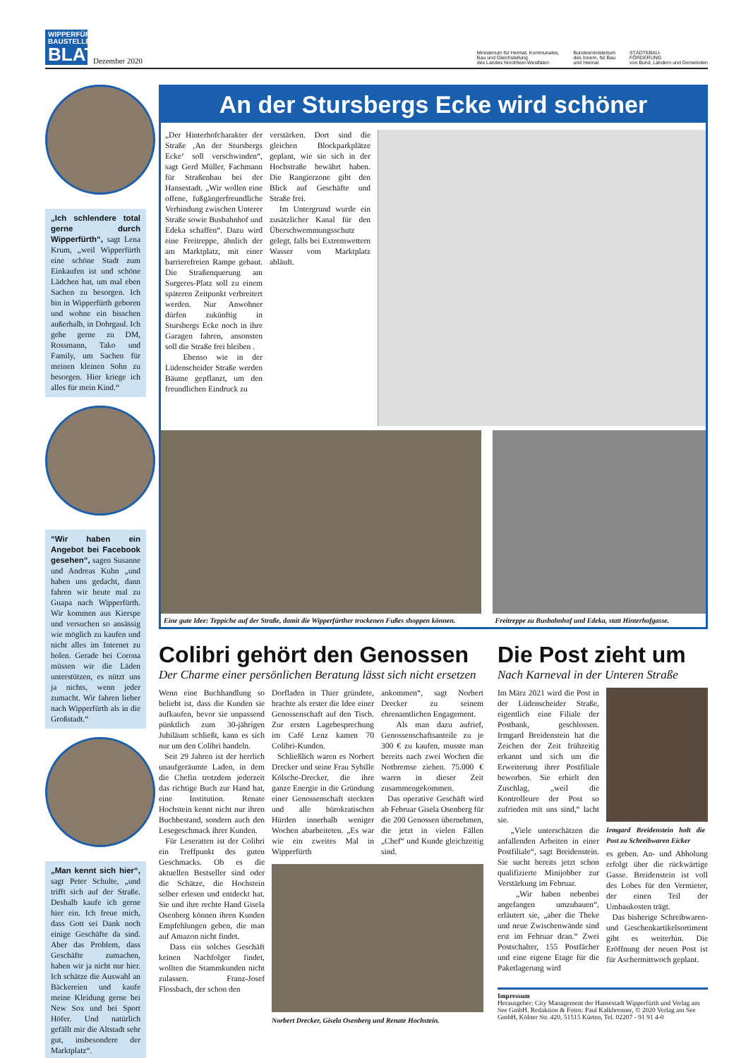WIPPERFÜRTHER
BAUSTELLEN
BLATT
Dezember 2020
Ministerium für Heimat, Kommunales,
Bau und Gleichstellung
des Landes Nordrhein-Westfalen Bundesministerium
des Innern, für Bau
und Heimat STÄDTEBAU-
FÖRDERUNG
von Bund, Ländern und Gemeinden
„Ich schlendere total gerne durch Wipperfürth“, sagt Lena Krum, „weil Wipperfürth eine schöne Stadt zum Einkaufen ist und schöne Lädchen hat, um mal eben Sachen zu besorgen. Ich bin in Wipperfürth geboren und wohne ein bisschen außerhalb, in Dohrgaul. Ich gehe gerne zu DM, Rossmann, Tako und Family, um Sachen für meinen kleinen Sohn zu besorgen. Hier kriege ich alles für mein Kind.“
“Wir haben ein Angebot bei Facebook gesehen“, sagen Susanne und Andreas Kuhn „und haben uns gedacht, dann fahren wir heute mal zu Guapa nach Wipperfürth. Wir kommen aus Kierspe und versuchen so ansässig wie möglich zu kaufen und nicht alles im Internet zu holen. Gerade bei Corona müssen wir die Läden unterstützen, es nützt uns ja nichts, wenn jeder zumacht. Wir fahren lieber nach Wipperfürth als in die Großstadt.“
„Man kennt sich hier“, sagt Peter Schulte, „und trifft sich auf der Straße. Deshalb kaufe ich gerne hier ein. Ich freue mich, dass Gott sei Dank noch einige Geschäfte da sind. Aber das Problem, dass Geschäfte zumachen, haben wir ja nicht nur hier. Ich schätze die Auswahl an Bäckereien und kaufe meine Kleidung gerne bei New Sox und bei Sport Höfer. Und natürlich gefällt mir die Altstadt sehr gut, insbesondere der Marktplatz“.
An der Stursbergs Ecke wird schöner
„Der Hinterhofcharakter der Straße ‚An der Stursbergs Ecke‘ soll verschwinden“, sagt Gerd Müller, Fachmann für Straßenbau bei der Hansestadt. „Wir wollen eine offene, fußgängerfreundliche Verbindung zwischen Unterer Straße sowie Busbahnhof und Edeka schaffen“. Dazu wird eine Freitreppe, ähnlich der am Marktplatz, mit einer barrierefreien Rampe gebaut. Die Straßenquerung am Surgeres-Platz soll zu einem späteren Zeitpunkt verbreitert werden. Nur Anwohner dürfen zukünftig in Stursbergs Ecke noch in ihre Garagen fahren, ansonsten soll die Straße frei bleiben .
Ebenso wie in der Lüdenscheider Straße werden Bäume gepflanzt, um den freundlichen Eindruck zu
verstärken. Dort sind die gleichen Blockparkplätze geplant, wie sie sich in der Hochstraße bewährt haben. Die Rangierzone gibt den Blick auf Geschäfte und Straße frei.
Im Untergrund wurde ein zusätzlicher Kanal für den Überschwemmungsschutz gelegt, falls bei Extremwettern Wasser vom Marktplatz abläuft.
Eine gute Idee: Teppiche auf der Straße, damit die Wipperfürther trockenen Fußes shoppen können.
Freitreppe zu Busbahnhof und Edeka, statt Hinterhofgasse.
Colibri gehört den Genossen
Der Charme einer persönlichen Beratung lässt sich nicht ersetzen
Wenn eine Buchhandlung so beliebt ist, dass die Kunden sie aufkaufen, bevor sie unpassend pünktlich zum 30-jährigen Jubiläum schließt, kann es sich nur um den Colibri handeln.
Seit 29 Jahren ist der herrlich unaufgeräumte Laden, in dem die Chefin trotzdem jederzeit das richtige Buch zur Hand hat, eine Institution. Renate Hochstein kennt nicht nur ihren Buchbestand, sondern auch den Lesegeschmack ihrer Kunden.
Für Leseratten ist der Colibri ein Treffpunkt des guten Geschmacks. Ob es die aktuellen Bestseller sind oder die Schätze, die Hochstein selber erlesen und entdeckt hat. Sie und ihre rechte Hand Gisela Osenberg können ihren Kunden Empfehlungen geben, die man auf Amazon nicht findet.
Dass ein solches Geschäft keinen Nachfolger findet, wollten die Stammkunden nicht zulassen. Franz-Josef Flossbach, der schon den
Dorfladen in Thier gründete, brachte als erster die Idee einer Genossenschaft auf den Tisch. Zur ersten Lagebesprechung im Café Lenz kamen 70 Colibri-Kunden.
Schließlich waren es Norbert Drecker und seine Frau Sybille Kölsche-Drecker, die ihre ganze Energie in die Gründung einer Genossenschaft steckten und alle bürokratischen Hürden innerhalb weniger Wochen abarbeiteten. „Es war wie ein zweites Mal in Wipperfürth
ankommen“, sagt Norbert Drecker zu seinem ehrenamtlichen Engagement.
Als man dazu aufrief, Genossenschaftsanteile zu je 300 € zu kaufen, musste man bereits nach zwei Wochen die Notbremse ziehen. 75.000 € waren in dieser Zeit zusammengekommen.
Das operative Geschäft wird ab Februar Gisela Osenberg für die 200 Genossen übernehmen, die jetzt in vielen Fällen „Chef“ und Kunde gleichzeitig sind.
Norbert Drecker, Gisela Osenberg und Renate Hochstein.
Die Post zieht um
Nach Karneval in der Unteren Straße
Im März 2021 wird die Post in der Lüdenscheider Straße, eigentlich eine Filiale der Postbank, geschlossen. Irmgard Breidenstein hat die Zeichen der Zeit frühzeitig erkannt und sich um die Erweiterung ihrer Postfiliale beworben. Sie erhielt den Zuschlag, „weil die Kontrolleure der Post so zufrieden mit uns sind,“ lacht sie.
„Viele unterschätzen die anfallenden Arbeiten in einer Postfiliale“, sagt Breidenstein. Sie sucht bereits jetzt schon qualifizierte Minijobber zur Verstärkung im Februar.
„Wir haben nebenbei angefangen umzubauen“, erläutert sie, „aber die Theke und neue Zwischenwände sind erst im Februar dran.“ Zwei Postschalter, 155 Postfächer und eine eigene Etage für die Paketlagerung wird
Irmgard Breidenstein holt die Post zu Schreibwaren Eicker
es geben. An- und Abholung erfolgt über die rückwärtige Gasse. Breidenstein ist voll des Lobes für den Vermieter, der einen Teil der Umbaukosten trägt.
Das bisherige Schreibwaren- und Geschenkartikelsortiment gibt es weiterhin. Die Eröffnung der neuen Post ist für Aschermittwoch geplant.
Impressum
Herausgeber: City Management der Hansestadt Wipperfürth und Verlag am See GmbH. Redaktion & Fotos: Paul Kalkbrenner, © 2020 Verlag am See GmbH, Kölner Str. 420, 51515 Kürten, Tel. 02207 - 91 91 4-0